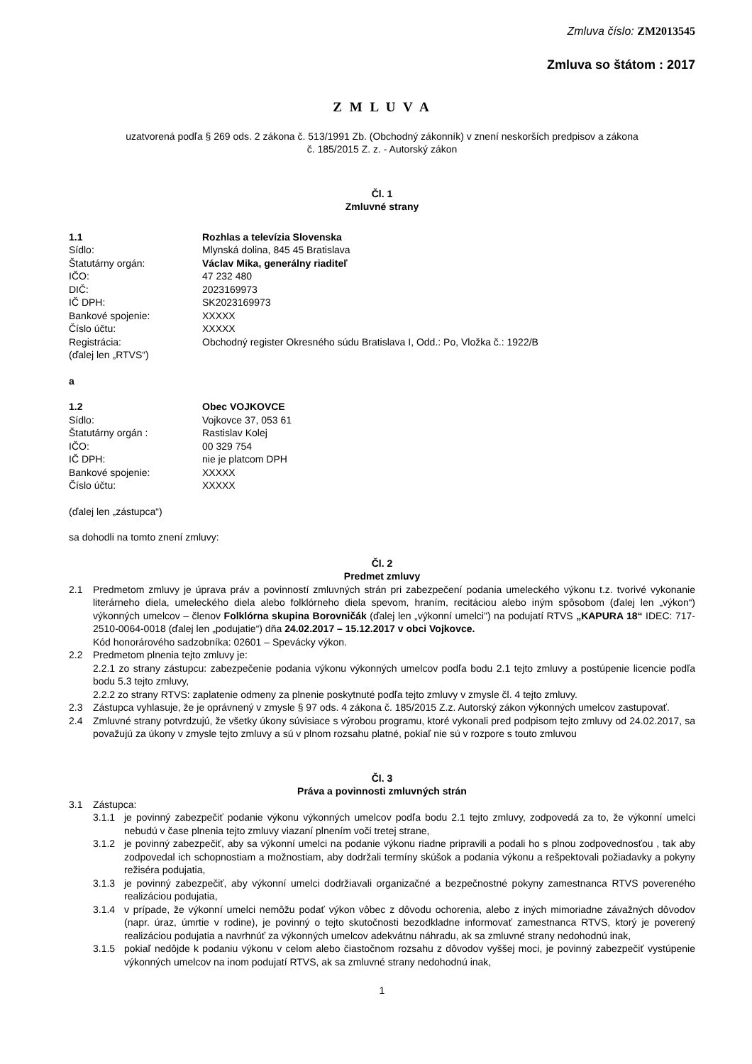Zmluva číslo: ZM2013545
Zmluva so štátom : 2017
Z M L U V A
uzatvorená podľa § 269 ods. 2 zákona č. 513/1991 Zb. (Obchodný zákonník) v znení neskorších predpisov a zákona
č. 185/2015 Z. z. - Autorský zákon
Čl. 1
Zmluvné strany
1.1 Rozhlas a televízia Slovenska
Sídlo: Mlynská dolina, 845 45 Bratislava
Štatutárny orgán: Václav Mika, generálny riaditeľ
IČO: 47 232 480
DIČ: 2023169973
IČ DPH: SK2023169973
Bankové spojenie: XXXXX
Číslo účtu: XXXXX
Registrácia: Obchodný register Okresného súdu Bratislava I, Odd.: Po, Vložka č.: 1922/B
(ďalej len „RTVS“)
a
1.2 Obec VOJKOVCE
Sídlo: Vojkovce 37, 053 61
Štatutárny orgán : Rastislav Kolej
IČO: 00 329 754
IČ DPH: nie je platcom DPH
Bankové spojenie: XXXXX
Číslo účtu: XXXXX
(ďalej len „zástupca“)
sa dohodli na tomto znení zmluvy:
Čl. 2
Predmet zmluvy
2.1 Predmetom zmluvy je úprava práv a povinností zmluvných strán pri zabezpečení podania umeleckého výkonu t.z. tvorivé vykonanie literárneho diela, umeleckého diela alebo folklórneho diela spevom, hraním, recitáciou alebo iným spôsobom (ďalej len „výkon“) výkonných umelcov – členov Folklórna skupina Borovničák (ďalej len „výkonní umelci") na podujatí RTVS „KAPURA 18“ IDEC: 717-2510-0064-0018 (ďalej len „podujatie“) dňa 24.02.2017 – 15.12.2017 v obci Vojkovce.
Kód honorárového sadzobníka: 02601 – Spevácky výkon.
2.2 Predmetom plnenia tejto zmluvy je:
2.2.1 zo strany zástupcu: zabezpečenie podania výkonu výkonných umelcov podľa bodu 2.1 tejto zmluvy a postúpenie licencie podľa bodu 5.3 tejto zmluvy,
2.2.2 zo strany RTVS: zaplatenie odmeny za plnenie poskytnuté podľa tejto zmluvy v zmysle čl. 4 tejto zmluvy.
2.3 Zástupca vyhlasuje, že je oprávnený v zmysle § 97 ods. 4 zákona č. 185/2015 Z.z. Autorský zákon výkonných umelcov zastupovať.
2.4 Zmluvné strany potvrdzujú, že všetky úkony súvisiace s výrobou programu, ktoré vykonali pred podpisom tejto zmluvy od 24.02.2017, sa považujú za úkony v zmysle tejto zmluvy a sú v plnom rozsahu platné, pokiaľ nie sú v rozpore s touto zmluvou
Čl. 3
Práva a povinnosti zmluvných strán
3.1 Zástupca:
3.1.1 je povinný zabezpečiť podanie výkonu výkonných umelcov podľa bodu 2.1 tejto zmluvy, zodpovedá za to, že výkonní umelci nebudú v čase plnenia tejto zmluvy viazaní plnením voči tretej strane,
3.1.2 je povinný zabezpečiť, aby sa výkonní umelci na podanie výkonu riadne pripravili a podali ho s plnou zodpovednosťou , tak aby zodpovedal ich schopnostiam a možnostiam, aby dodržali termíny skúšok a podania výkonu a rešpektovali požiadavky a pokyny režiséra podujatia,
3.1.3 je povinný zabezpečiť, aby výkonní umelci dodržiavali organizačné a bezpečnostné pokyny zamestnanca RTVS povereného realizáciou podujatia,
3.1.4 v prípade, že výkonní umelci nemôžu podať výkon vôbec z dôvodu ochorenia, alebo z iných mimoriadne závažných dôvodov (napr. úraz, úmrtie v rodine), je povinný o tejto skutočnosti bezodkladne informovať zamestnanca RTVS, ktorý je poverený realizáciou podujatia a navrhnúť za výkonných umelcov adekvátnu náhradu, ak sa zmluvné strany nedohodnú inak,
3.1.5 pokiaľ nedôjde k podaniu výkonu v celom alebo čiastočnom rozsahu z dôvodov vyššej moci, je povinný zabezpečiť vystúpenie výkonných umelcov na inom podujatí RTVS, ak sa zmluvné strany nedohodnú inak,
1